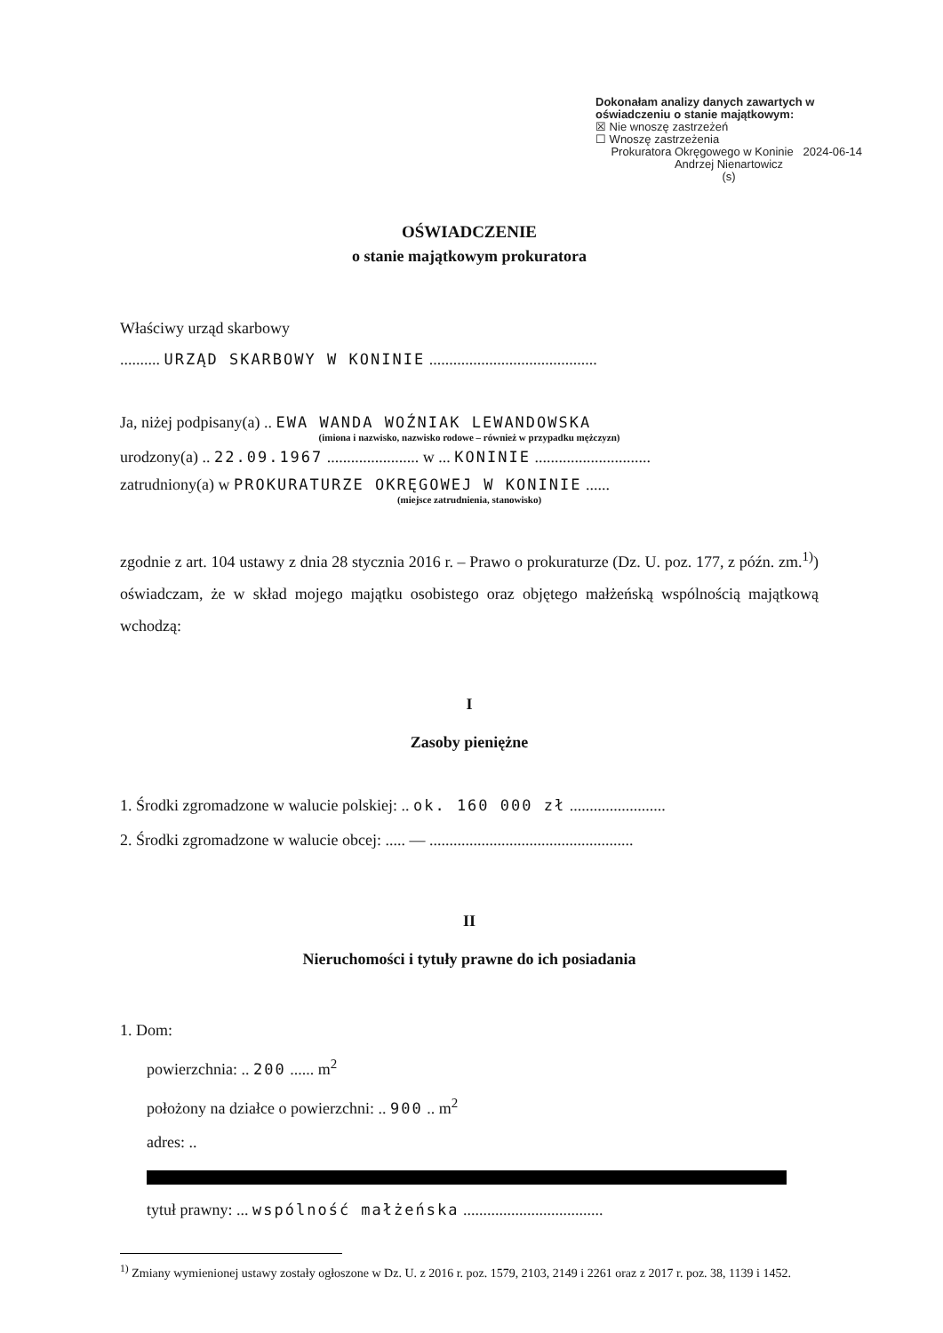Dokonałam analizy danych zawartych w oświadczeniu o stanie majątkowym:
☒ Nie wnoszę zastrzeżeń
☐ Wnoszę zastrzeżenia
Prokuratora Okręgowego w Koninie 2024-06-14
Andrzej Nienartowicz
(s)
OŚWIADCZENIE
o stanie majątkowym prokuratora
Właściwy urząd skarbowy
.......... URZĄD SKARBOWY W KONINIE ..........................................
Ja, niżej podpisany(a) .. EWA WANDA WOŹNIAK LEWANDOWSKA
(imiona i nazwisko, nazwisko rodowe – również w przypadku mężczyzn)
urodzony(a) .. 22.09.1967 ....................... w ... KONINIE .............................
zatrudniony(a) w PROKURATURZE OKRĘGOWEJ W KONINIE ......
(miejsce zatrudnienia, stanowisko)
zgodnie z art. 104 ustawy z dnia 28 stycznia 2016 r. – Prawo o prokuraturze (Dz. U. poz. 177, z późn. zm.<sup>1)</sup>) oświadczam, że w skład mojego majątku osobistego oraz objętego małżeńską wspólnością majątkową wchodzą:
I
Zasoby pieniężne
1. Środki zgromadzone w walucie polskiej: .. ok. 160 000 zł ........................
2. Środki zgromadzone w walucie obcej: ..... — ...................................................
II
Nieruchomości i tytuły prawne do ich posiadania
1. Dom:
powierzchnia: .. 200 ...... m<sup>2</sup>
położony na działce o powierzchni: .. 900 .. m<sup>2</sup>
adres: ..
tytuł prawny: ... wspólność małżeńska ...................................
<sup>1)</sup> Zmiany wymienionej ustawy zostały ogłoszone w Dz. U. z 2016 r. poz. 1579, 2103, 2149 i 2261 oraz z 2017 r. poz. 38, 1139 i 1452.